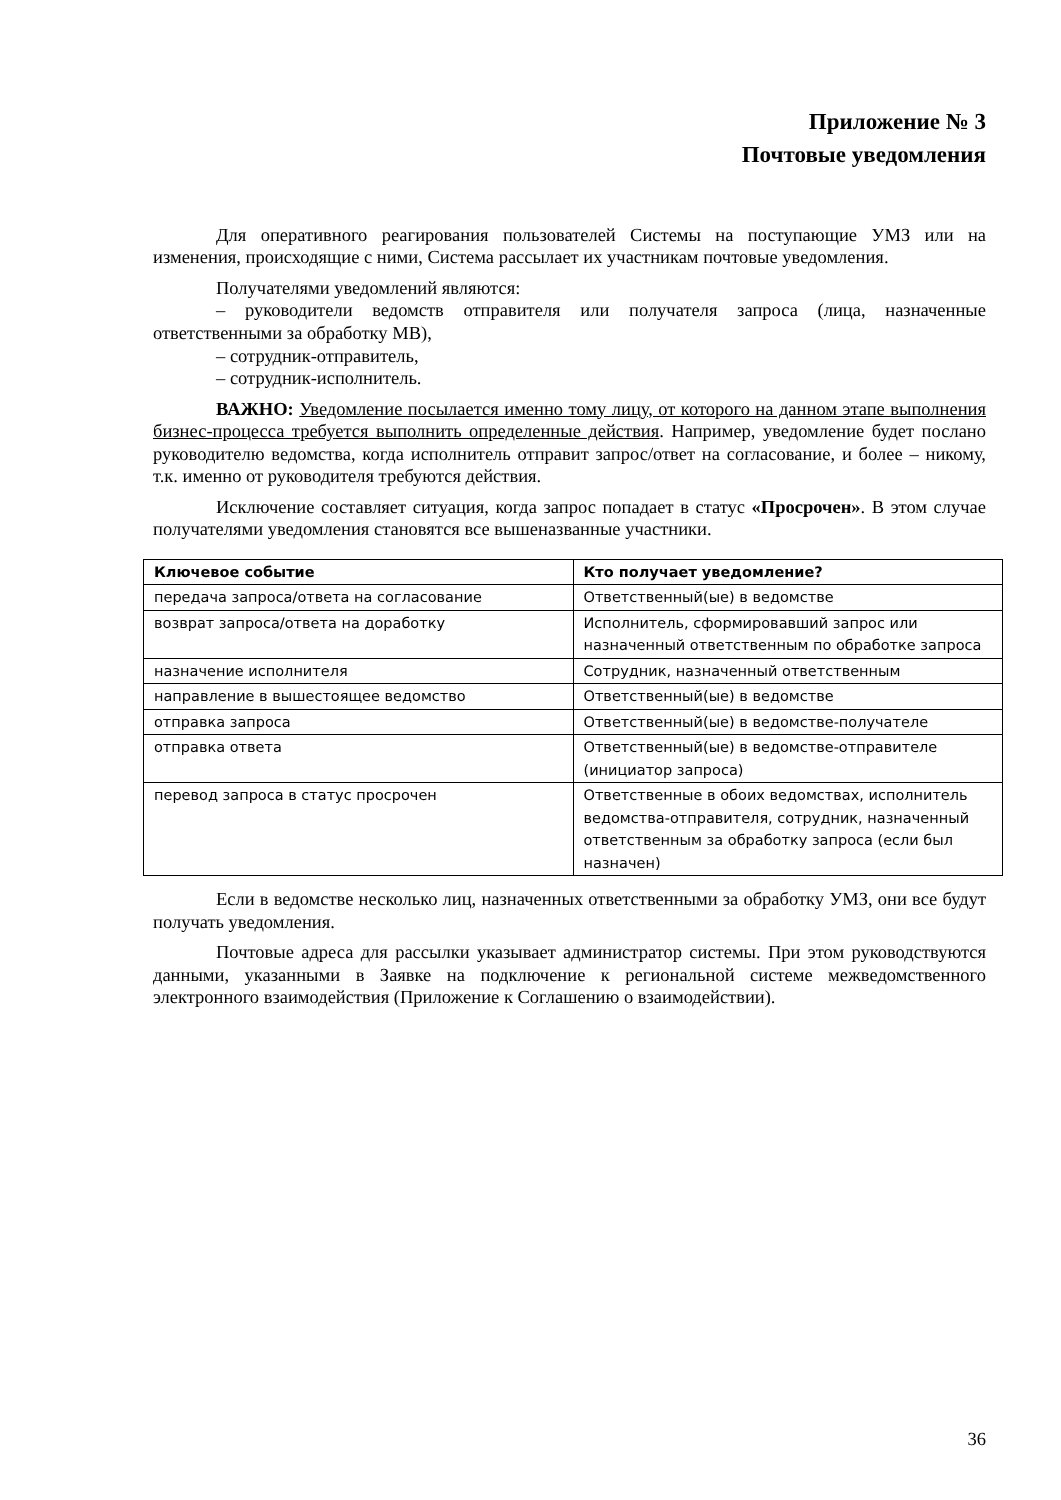Приложение № 3
Почтовые уведомления
Для оперативного реагирования пользователей Системы на поступающие УМЗ или на изменения, происходящие с ними, Система рассылает их участникам почтовые уведомления.
Получателями уведомлений являются:
– руководители ведомств отправителя или получателя запроса (лица, назначенные ответственными за обработку МВ),
– сотрудник-отправитель,
– сотрудник-исполнитель.
ВАЖНО: Уведомление посылается именно тому лицу, от которого на данном этапе выполнения бизнес-процесса требуется выполнить определенные действия. Например, уведомление будет послано руководителю ведомства, когда исполнитель отправит запрос/ответ на согласование, и более – никому, т.к. именно от руководителя требуются действия.
Исключение составляет ситуация, когда запрос попадает в статус «Просрочен». В этом случае получателями уведомления становятся все вышеназванные участники.
| Ключевое событие | Кто получает уведомление? |
| --- | --- |
| передача запроса/ответа на согласование | Ответственный(ые) в ведомстве |
| возврат запроса/ответа на доработку | Исполнитель, сформировавший запрос или назначенный ответственным по обработке запроса |
| назначение исполнителя | Сотрудник, назначенный ответственным |
| направление в вышестоящее ведомство | Ответственный(ые) в ведомстве |
| отправка запроса | Ответственный(ые) в ведомстве-получателе |
| отправка ответа | Ответственный(ые) в ведомстве-отправителе (инициатор запроса) |
| перевод запроса в статус просрочен | Ответственные в обоих ведомствах, исполнитель ведомства-отправителя, сотрудник, назначенный ответственным за обработку запроса (если был назначен) |
Если в ведомстве несколько лиц, назначенных ответственными за обработку УМЗ, они все будут получать уведомления.
Почтовые адреса для рассылки указывает администратор системы. При этом руководствуются данными, указанными в Заявке на подключение к региональной системе межведомственного электронного взаимодействия (Приложение к Соглашению о взаимодействии).
36